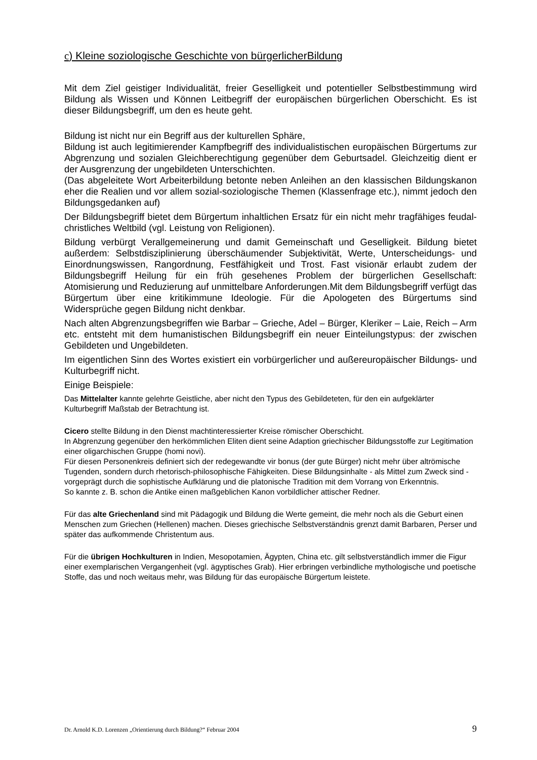c) Kleine soziologische Geschichte von bürgerlicherBildung
Mit dem Ziel geistiger Individualität, freier Geselligkeit und potentieller Selbstbestimmung wird Bildung als Wissen und Können Leitbegriff der europäischen bürgerlichen Oberschicht. Es ist dieser Bildungsbegriff, um den es heute geht.
Bildung ist nicht nur ein Begriff aus der kulturellen Sphäre,
Bildung ist auch legitimierender Kampfbegriff des individualistischen europäischen Bürgertums zur Abgrenzung und sozialen Gleichberechtigung gegenüber dem Geburtsadel. Gleichzeitig dient er der Ausgrenzung der ungebildeten Unterschichten.
(Das abgeleitete Wort Arbeiterbildung betonte neben Anleihen an den klassischen Bildungskanon eher die Realien und vor allem sozial-soziologische Themen (Klassenfrage etc.), nimmt jedoch den Bildungsgedanken auf)
Der Bildungsbegriff bietet dem Bürgertum inhaltlichen Ersatz für ein nicht mehr tragfähiges feudal-christliches Weltbild (vgl. Leistung von Religionen).
Bildung verbürgt Verallgemeinerung und damit Gemeinschaft und Geselligkeit. Bildung bietet außerdem: Selbstdisziplinierung überschäumender Subjektivität, Werte, Unterscheidungs- und Einordnungswissen, Rangordnung, Festfähigkeit und Trost. Fast visionär erlaubt zudem der Bildungsbegriff Heilung für ein früh gesehenes Problem der bürgerlichen Gesellschaft: Atomisierung und Reduzierung auf unmittelbare Anforderungen.Mit dem Bildungsbegriff verfügt das Bürgertum über eine kritikimmune Ideologie. Für die Apologeten des Bürgertums sind Widersprüche gegen Bildung nicht denkbar.
Nach alten Abgrenzungsbegriffen wie Barbar – Grieche, Adel – Bürger, Kleriker – Laie, Reich – Arm etc. entsteht mit dem humanistischen Bildungsbegriff ein neuer Einteilungstypus: der zwischen Gebildeten und Ungebildeten.
Im eigentlichen Sinn des Wortes existiert ein vorbürgerlicher und außereuropäischer Bildungs- und Kulturbegriff nicht.
Einige Beispiele:
Das Mittelalter kannte gelehrte Geistliche, aber nicht den Typus des Gebildeteten, für den ein aufgeklärter Kulturbegriff Maßstab der Betrachtung ist.
Cicero stellte Bildung in den Dienst machtinteressierter Kreise römischer Oberschicht.
In Abgrenzung gegenüber den herkömmlichen Eliten dient seine Adaption griechischer Bildungsstoffe zur Legitimation einer oligarchischen Gruppe (homi novi).
Für diesen Personenkreis definiert sich der redegewandte vir bonus (der gute Bürger) nicht mehr über altrömische Tugenden, sondern durch rhetorisch-philosophische Fähigkeiten. Diese Bildungsinhalte - als Mittel zum Zweck sind -vorgeprägt durch die sophistische Aufklärung und die platonische Tradition mit dem Vorrang von Erkenntnis.
So kannte z. B. schon die Antike einen maßgeblichen Kanon vorbildlicher attischer Redner.
Für das alte Griechenland sind mit Pädagogik und Bildung die Werte gemeint, die mehr noch als die Geburt einen Menschen zum Griechen (Hellenen) machen. Dieses griechische Selbstverständnis grenzt damit Barbaren, Perser und später das aufkommende Christentum aus.
Für die übrigen Hochkulturen in Indien, Mesopotamien, Ägypten, China etc. gilt selbstverständlich immer die Figur einer exemplarischen Vergangenheit (vgl. ägyptisches Grab). Hier erbringen verbindliche mythologische und poetische Stoffe, das und noch weitaus mehr, was Bildung für das europäische Bürgertum leistete.
Dr. Arnold K.D. Lorenzen „Orientierung durch Bildung?“ Februar 2004 9